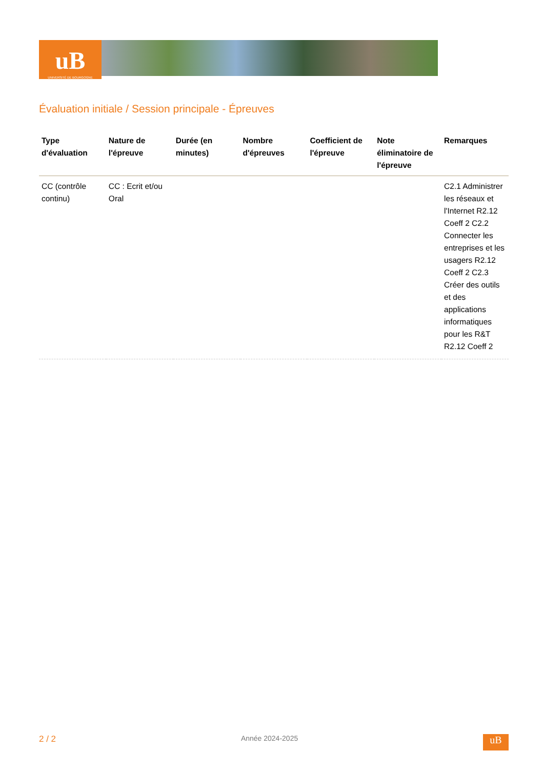uB
UNIVERSITÉ DE BOURGOGNE
Évaluation initiale / Session principale - Épreuves
| Type d'évaluation | Nature de l'épreuve | Durée (en minutes) | Nombre d'épreuves | Coefficient de l'épreuve | Note éliminatoire de l'épreuve | Remarques |
| --- | --- | --- | --- | --- | --- | --- |
| CC (contrôle continu) | CC : Ecrit et/ou Oral | | | | | C2.1 Administrer les réseaux et l'Internet R2.12 Coeff 2 C2.2 Connecter les entreprises et les usagers R2.12 Coeff 2 C2.3 Créer des outils et des applications informatiques pour les R&T R2.12 Coeff 2 |
2 / 2 Année 2024-2025
uB